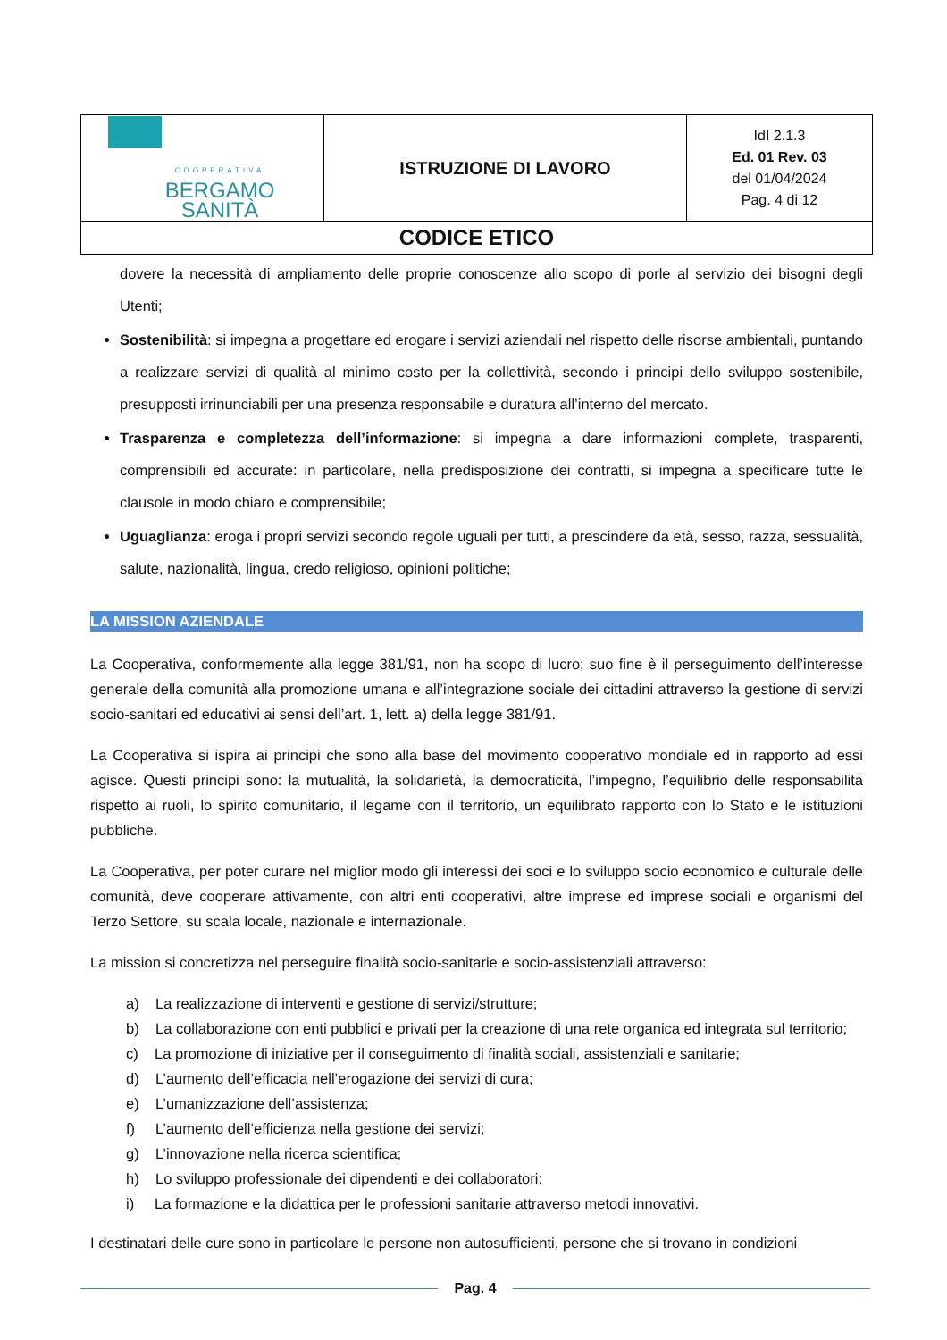| COOPERATIVA BERGAMO SANITÀ | ISTRUZIONE DI LAVORO | IdI 2.1.3 Ed. 01 Rev. 03 del 01/04/2024 Pag. 4 di 12 |
| CODICE ETICO | | |
dovere la necessità di ampliamento delle proprie conoscenze allo scopo di porle al servizio dei bisogni degli Utenti;
Sostenibilità: si impegna a progettare ed erogare i servizi aziendali nel rispetto delle risorse ambientali, puntando a realizzare servizi di qualità al minimo costo per la collettività, secondo i principi dello sviluppo sostenibile, presupposti irrinunciabili per una presenza responsabile e duratura all’interno del mercato.
Trasparenza e completezza dell’informazione: si impegna a dare informazioni complete, trasparenti, comprensibili ed accurate: in particolare, nella predisposizione dei contratti, si impegna a specificare tutte le clausole in modo chiaro e comprensibile;
Uguaglianza: eroga i propri servizi secondo regole uguali per tutti, a prescindere da età, sesso, razza, sessualità, salute, nazionalità, lingua, credo religioso, opinioni politiche;
LA MISSION AZIENDALE
La Cooperativa, conformemente alla legge 381/91, non ha scopo di lucro; suo fine è il perseguimento dell’interesse generale della comunità alla promozione umana e all’integrazione sociale dei cittadini attraverso la gestione di servizi socio-sanitari ed educativi ai sensi dell’art. 1, lett. a) della legge 381/91.
La Cooperativa si ispira ai principi che sono alla base del movimento cooperativo mondiale ed in rapporto ad essi agisce. Questi principi sono: la mutualità, la solidarietà, la democraticità, l’impegno, l’equilibrio delle responsabilità rispetto ai ruoli, lo spirito comunitario, il legame con il territorio, un equilibrato rapporto con lo Stato e le istituzioni pubbliche.
La Cooperativa, per poter curare nel miglior modo gli interessi dei soci e lo sviluppo socio economico e culturale delle comunità, deve cooperare attivamente, con altri enti cooperativi, altre imprese ed imprese sociali e organismi del Terzo Settore, su scala locale, nazionale e internazionale.
La mission si concretizza nel perseguire finalità socio-sanitarie e socio-assistenziali attraverso:
a) La realizzazione di interventi e gestione di servizi/strutture;
b) La collaborazione con enti pubblici e privati per la creazione di una rete organica ed integrata sul territorio;
c) La promozione di iniziative per il conseguimento di finalità sociali, assistenziali e sanitarie;
d) L’aumento dell’efficacia nell’erogazione dei servizi di cura;
e) L’umanizzazione dell’assistenza;
f) L’aumento dell’efficienza nella gestione dei servizi;
g) L’innovazione nella ricerca scientifica;
h) Lo sviluppo professionale dei dipendenti e dei collaboratori;
i) La formazione e la didattica per le professioni sanitarie attraverso metodi innovativi.
I destinatari delle cure sono in particolare le persone non autosufficienti, persone che si trovano in condizioni
Pag. 4